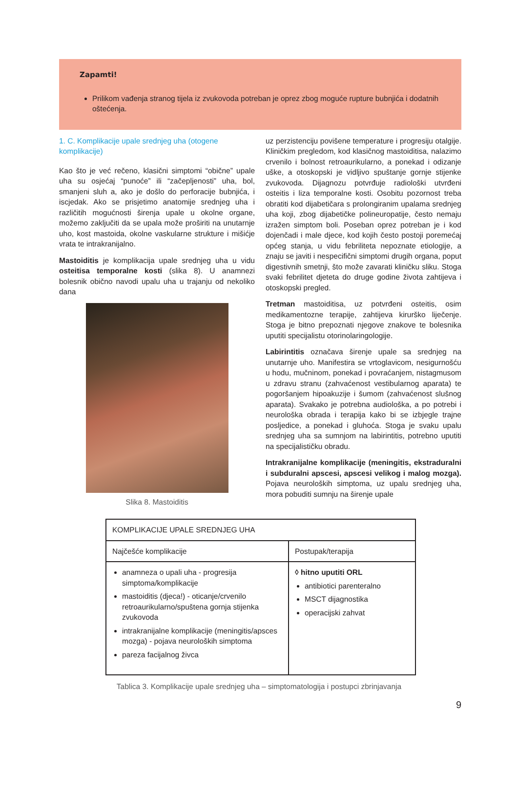Zapamti!
Prilikom vađenja stranog tijela iz zvukovoda potreban je oprez zbog moguće rupture bubnjića i dodatnih oštećenja.
1. C. Komplikacije upale srednjeg uha (otogene komplikacije)
Kao što je već rečeno, klasični simptomi “obične” upale uha su osjećaj “punoće” ili “začepljenosti” uha, bol, smanjeni sluh a, ako je došlo do perforacije bubnjića, i iscjedak. Ako se prisjetimo anatomije srednjeg uha i različitih mogućnosti širenja upale u okolne organe, možemo zaključiti da se upala može proširiti na unutarnje uho, kost mastoida, okolne vaskularne strukture i mišićje vrata te intrakranijalno.
Mastoiditis je komplikacija upale srednjeg uha u vidu osteitisa temporalne kosti (slika 8). U anamnezi bolesnik obično navodi upalu uha u trajanju od nekoliko dana
Slika 8. Mastoiditis
uz perzistenciju povišene temperature i progresiju otalgije. Kliničkim pregledom, kod klasičnog mastoiditisa, nalazimo crvenilo i bolnost retroaurikularno, a ponekad i odizanje uške, a otoskopski je vidljivo spuštanje gornje stijenke zvukovoda. Dijagnozu potvrđuje radiološki utvrđeni osteitis i liza temporalne kosti. Osobitu pozornost treba obratiti kod dijabetičara s prolongiranim upalama srednjeg uha koji, zbog dijabetičke polineuropatije, često nemaju izražen simptom boli. Poseban oprez potreban je i kod dojenčadi i male djece, kod kojih često postoji poremećaj općeg stanja, u vidu febriliteta nepoznate etiologije, a znaju se javiti i nespecifični simptomi drugih organa, poput digestivnih smetnji, što može zavarati kliničku sliku. Stoga svaki febrilitet djeteta do druge godine života zahtijeva i otoskopski pregled.
Tretman mastoiditisa, uz potvrđeni osteitis, osim medikamentozne terapije, zahtijeva kirurško liječenje. Stoga je bitno prepoznati njegove znakove te bolesnika uputiti specijalistu otorinolaringologije.
Labirintitis označava širenje upale sa srednjeg na unutarnje uho. Manifestira se vrtoglavicom, nesigurnošću u hodu, mučninom, ponekad i povraćanjem, nistagmusom u zdravu stranu (zahvaćenost vestibularnog aparata) te pogoršanjem hipoakuzije i šumom (zahvaćenost slušnog aparata). Svakako je potrebna audiološka, a po potrebi i neurološka obrada i terapija kako bi se izbjegle trajne posljedice, a ponekad i gluhoća. Stoga je svaku upalu srednjeg uha sa sumnjom na labirintitis, potrebno uputiti na specijalističku obradu.
Intrakranijalne komplikacije (meningitis, ekstraduralni i subduralni apscesi, apscesi velikog i malog mozga). Pojava neuroloških simptoma, uz upalu srednjeg uha, mora pobuditi sumnju na širenje upale
| KOMPLIKACIJE UPALE SREDNJEG UHA | |
| Najčešće komplikacije | Postupak/terapija |
| anamneza o upali uha - progresija simptoma/komplikacije mastoiditis (djeca!) - oticanje/crvenilo retroaurikularno/spuštena gornja stijenka zvukovoda intrakranijalne komplikacije (meningitis/apsces mozga) - pojava neuroloških simptoma pareza facijalnog živca | ◊ hitno uputiti ORL antibiotici parenteralno MSCT dijagnostika operacijski zahvat |
Tablica 3. Komplikacije upale srednjeg uha – simptomatologija i postupci zbrinjavanja
9